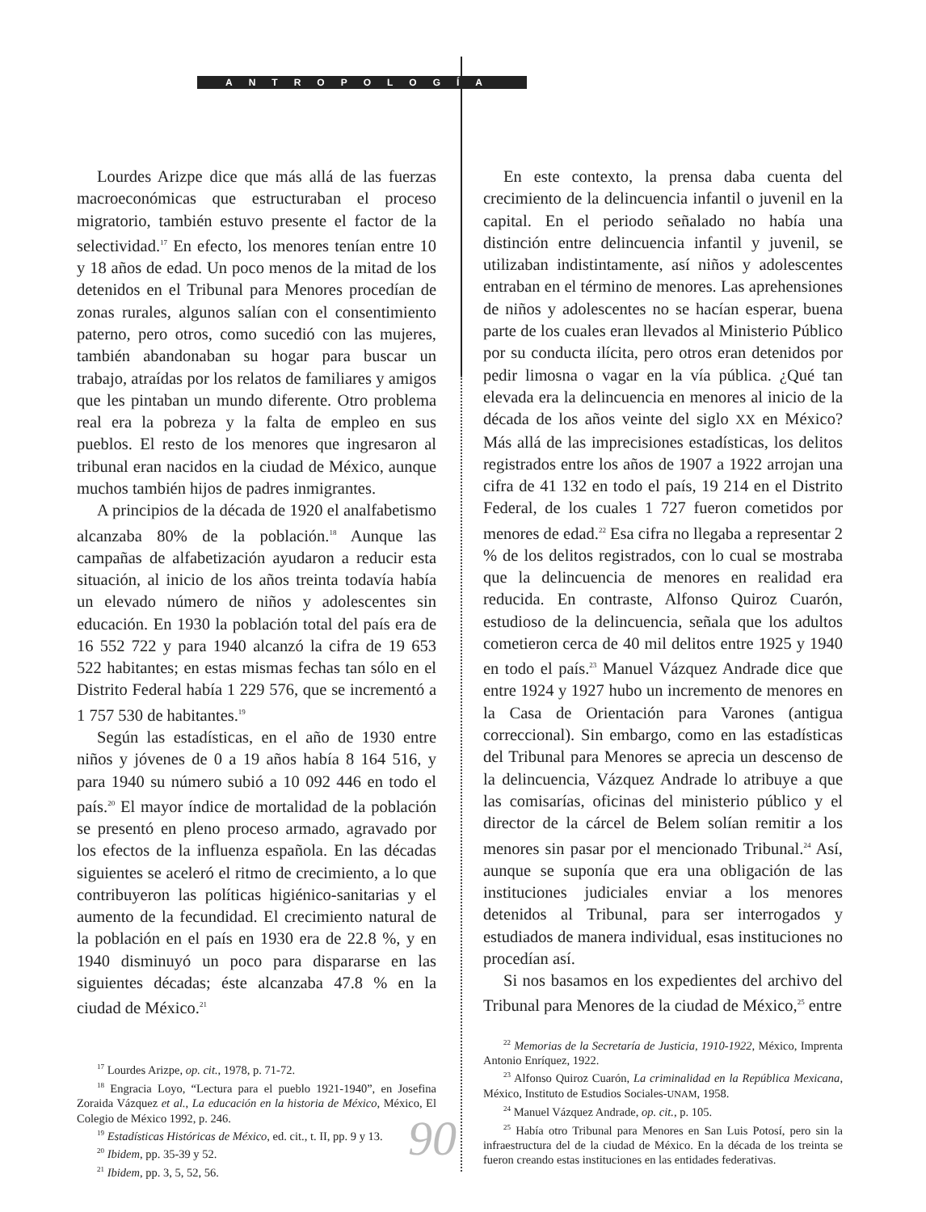ANTROPOLOGÍA
Lourdes Arizpe dice que más allá de las fuerzas macroeconómicas que estructuraban el proceso migratorio, también estuvo presente el factor de la selectividad.<sup>17</sup> En efecto, los menores tenían entre 10 y 18 años de edad. Un poco menos de la mitad de los detenidos en el Tribunal para Menores procedían de zonas rurales, algunos salían con el consentimiento paterno, pero otros, como sucedió con las mujeres, también abandonaban su hogar para buscar un trabajo, atraídas por los relatos de familiares y amigos que les pintaban un mundo diferente. Otro problema real era la pobreza y la falta de empleo en sus pueblos. El resto de los menores que ingresaron al tribunal eran nacidos en la ciudad de México, aunque muchos también hijos de padres inmigrantes.
A principios de la década de 1920 el analfabetismo alcanzaba 80% de la población.<sup>18</sup> Aunque las campañas de alfabetización ayudaron a reducir esta situación, al inicio de los años treinta todavía había un elevado número de niños y adolescentes sin educación. En 1930 la población total del país era de 16 552 722 y para 1940 alcanzó la cifra de 19 653 522 habitantes; en estas mismas fechas tan sólo en el Distrito Federal había 1 229 576, que se incrementó a 1 757 530 de habitantes.<sup>19</sup>
Según las estadísticas, en el año de 1930 entre niños y jóvenes de 0 a 19 años había 8 164 516, y para 1940 su número subió a 10 092 446 en todo el país.<sup>20</sup> El mayor índice de mortalidad de la población se presentó en pleno proceso armado, agravado por los efectos de la influenza española. En las décadas siguientes se aceleró el ritmo de crecimiento, a lo que contribuyeron las políticas higiénico-sanitarias y el aumento de la fecundidad. El crecimiento natural de la población en el país en 1930 era de 22.8 %, y en 1940 disminuyó un poco para dispararse en las siguientes décadas; éste alcanzaba 47.8 % en la ciudad de México.<sup>21</sup>
<sup>17</sup> Lourdes Arizpe, op. cit., 1978, p. 71-72.
<sup>18</sup> Engracia Loyo, “Lectura para el pueblo 1921-1940”, en Josefina Zoraida Vázquez et al., La educación en la historia de México, México, El Colegio de México 1992, p. 246.
<sup>19</sup> Estadísticas Históricas de México, ed. cit., t. II, pp. 9 y 13.
<sup>20</sup> Ibidem, pp. 35-39 y 52.
<sup>21</sup> Ibidem, pp. 3, 5, 52, 56.
En este contexto, la prensa daba cuenta del crecimiento de la delincuencia infantil o juvenil en la capital. En el periodo señalado no había una distinción entre delincuencia infantil y juvenil, se utilizaban indistintamente, así niños y adolescentes entraban en el término de menores. Las aprehensiones de niños y adolescentes no se hacían esperar, buena parte de los cuales eran llevados al Ministerio Público por su conducta ilícita, pero otros eran detenidos por pedir limosna o vagar en la vía pública. ¿Qué tan elevada era la delincuencia en menores al inicio de la década de los años veinte del siglo XX en México? Más allá de las imprecisiones estadísticas, los delitos registrados entre los años de 1907 a 1922 arrojan una cifra de 41 132 en todo el país, 19 214 en el Distrito Federal, de los cuales 1 727 fueron cometidos por menores de edad.<sup>22</sup> Esa cifra no llegaba a representar 2 % de los delitos registrados, con lo cual se mostraba que la delincuencia de menores en realidad era reducida. En contraste, Alfonso Quiroz Cuarón, estudioso de la delincuencia, señala que los adultos cometieron cerca de 40 mil delitos entre 1925 y 1940 en todo el país.<sup>23</sup> Manuel Vázquez Andrade dice que entre 1924 y 1927 hubo un incremento de menores en la Casa de Orientación para Varones (antigua correccional). Sin embargo, como en las estadísticas del Tribunal para Menores se aprecia un descenso de la delincuencia, Vázquez Andrade lo atribuye a que las comisarías, oficinas del ministerio público y el director de la cárcel de Belem solían remitir a los menores sin pasar por el mencionado Tribunal.<sup>24</sup> Así, aunque se suponía que era una obligación de las instituciones judiciales enviar a los menores detenidos al Tribunal, para ser interrogados y estudiados de manera individual, esas instituciones no procedían así.
Si nos basamos en los expedientes del archivo del Tribunal para Menores de la ciudad de México,<sup>25</sup> entre
<sup>22</sup> Memorias de la Secretaría de Justicia, 1910-1922, México, Imprenta Antonio Enríquez, 1922.
<sup>23</sup> Alfonso Quiroz Cuarón, La criminalidad en la República Mexicana, México, Instituto de Estudios Sociales-UNAM, 1958.
<sup>24</sup> Manuel Vázquez Andrade, op. cit., p. 105.
<sup>25</sup> Había otro Tribunal para Menores en San Luis Potosí, pero sin la infraestructura del de la ciudad de México. En la década de los treinta se fueron creando estas instituciones en las entidades federativas.
90